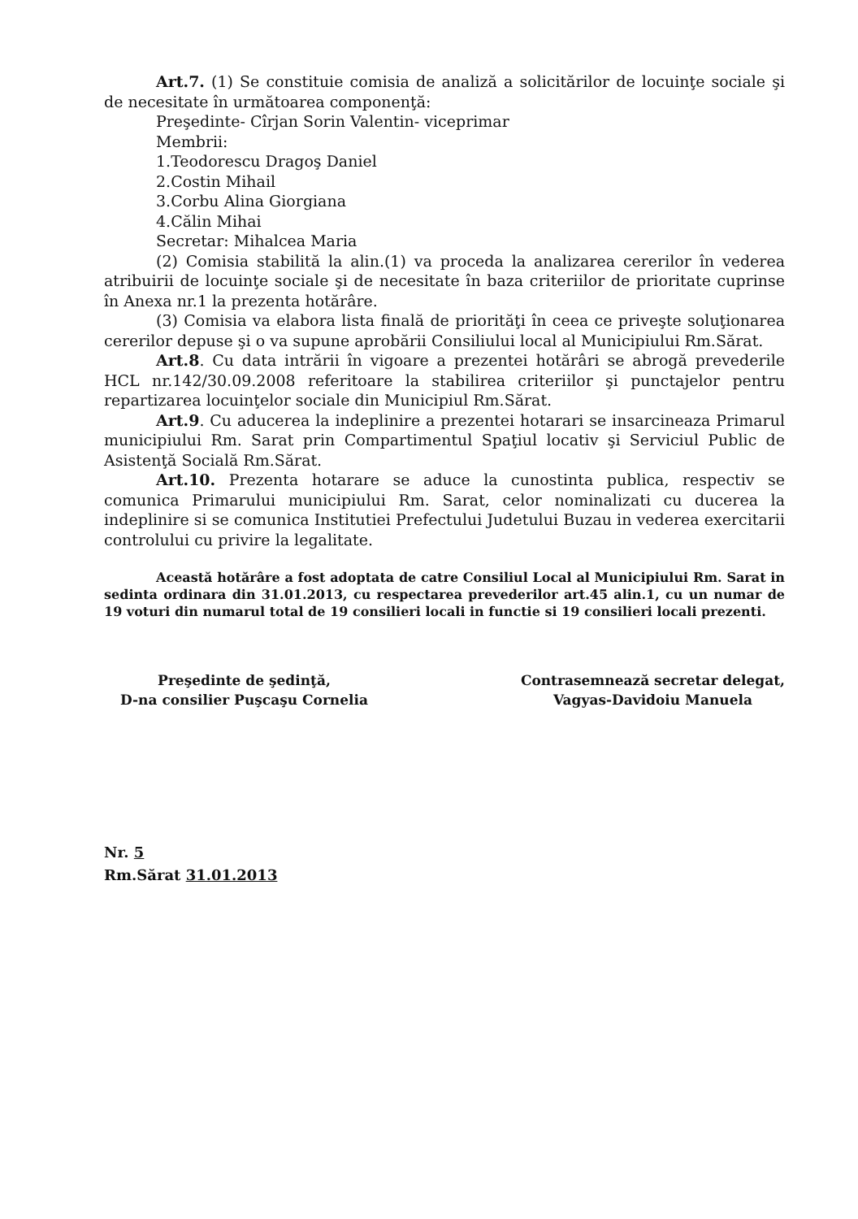Art.7. (1) Se constituie comisia de analiză a solicitărilor de locuinţe sociale şi de necesitate în următoarea componenţă:
Preşedinte- Cîrjan Sorin Valentin- viceprimar
Membrii:
1.Teodorescu Dragoş Daniel
2.Costin Mihail
3.Corbu Alina Giorgiana
4.Călin Mihai
Secretar: Mihalcea Maria
(2) Comisia stabilită la alin.(1) va proceda la analizarea cererilor în vederea atribuirii de locuinţe sociale şi de necesitate în baza criteriilor de prioritate cuprinse în Anexa nr.1 la prezenta hotărâre.
(3) Comisia va elabora lista finală de priorităţi în ceea ce priveşte soluţionarea cererilor depuse şi o va supune aprobării Consiliului local al Municipiului Rm.Sărat.
Art.8. Cu data intrării în vigoare a prezentei hotărâri se abrogă prevederile HCL nr.142/30.09.2008 referitoare la stabilirea criteriilor şi punctajelor pentru repartizarea locuinţelor sociale din Municipiul Rm.Sărat.
Art.9. Cu aducerea la indeplinire a prezentei hotarari se insarcineaza Primarul municipiului Rm. Sarat prin Compartimentul Spaţiul locativ şi Serviciul Public de Asistenţă Socială Rm.Sărat.
Art.10. Prezenta hotarare se aduce la cunostinta publica, respectiv se comunica Primarului municipiului Rm. Sarat, celor nominalizati cu ducerea la indeplinire si se comunica Institutiei Prefectului Judetului Buzau in vederea exercitarii controlului cu privire la legalitate.
Această hotărâre a fost adoptata de catre Consiliul Local al Municipiului Rm. Sarat in sedinta ordinara din 31.01.2013, cu respectarea prevederilor art.45 alin.1, cu un numar de 19 voturi din numarul total de 19 consilieri locali in functie si 19 consilieri locali prezenti.
Preşedinte de şedinţă,
D-na consilier Puşcaşu Cornelia
Contrasemnează secretar delegat,
Vagyas-Davidoiu Manuela
Nr. 5
Rm.Sărat 31.01.2013